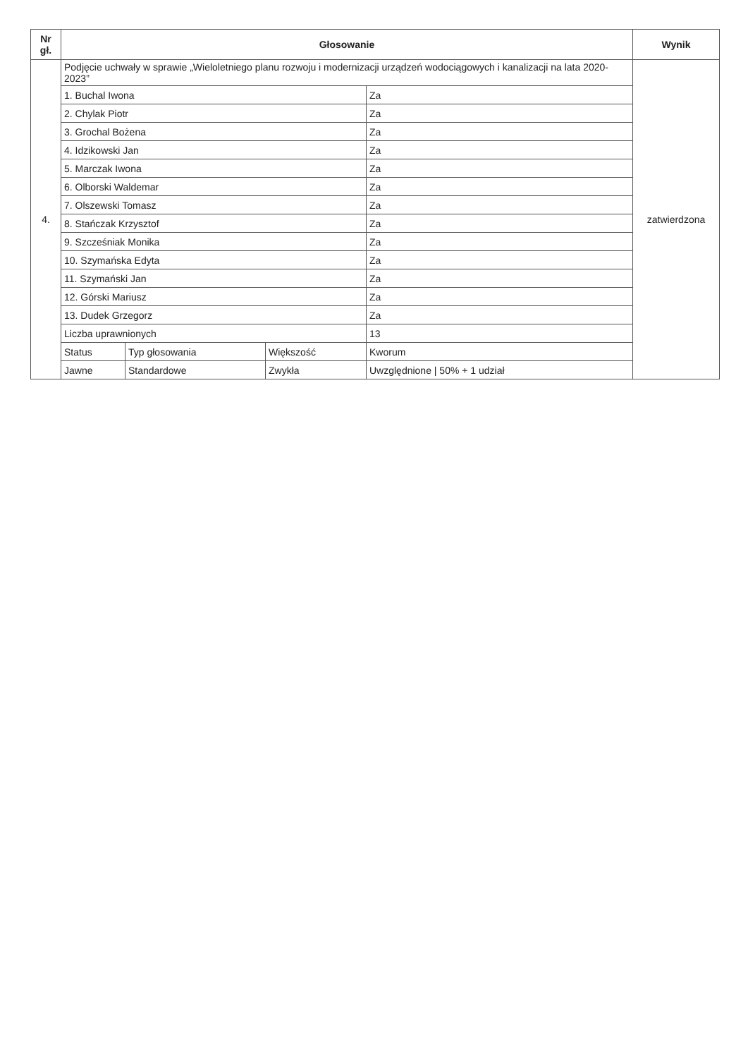| Nr gł. | Głosowanie | Wynik |
| --- | --- | --- |
| 4. | / Podjęcie uchwały w sprawie „Wieloletniego planu rozwoju i modernizacji urządzeń wodociągowych i kanalizacji na lata 2020-2023” / / / / / 1. Buchal Iwona / / / Za / / 2. Chylak Piotr / / / Za / / 3. Grochal Bożena / / / Za / / 4. Idzikowski Jan / / / Za / / 5. Marczak Iwona / / / Za / / 6. Olborski Waldemar / / / Za / / 7. Olszewski Tomasz / / / Za / / 8. Stańczak Krzysztof / / / Za / / 9. Szcześniak Monika / / / Za / / 10. Szymańska Edyta / / / Za / / 11. Szymański Jan / / / Za / / 12. Górski Mariusz / / / Za / / 13. Dudek Grzegorz / / / Za / / Liczba uprawnionych / / / 13 / / Status / Typ głosowania / Większość / Kworum / / Jawne / Standardowe / Zwykła / Uwzględnione / 50% + 1 udział / | zatwierdzona |